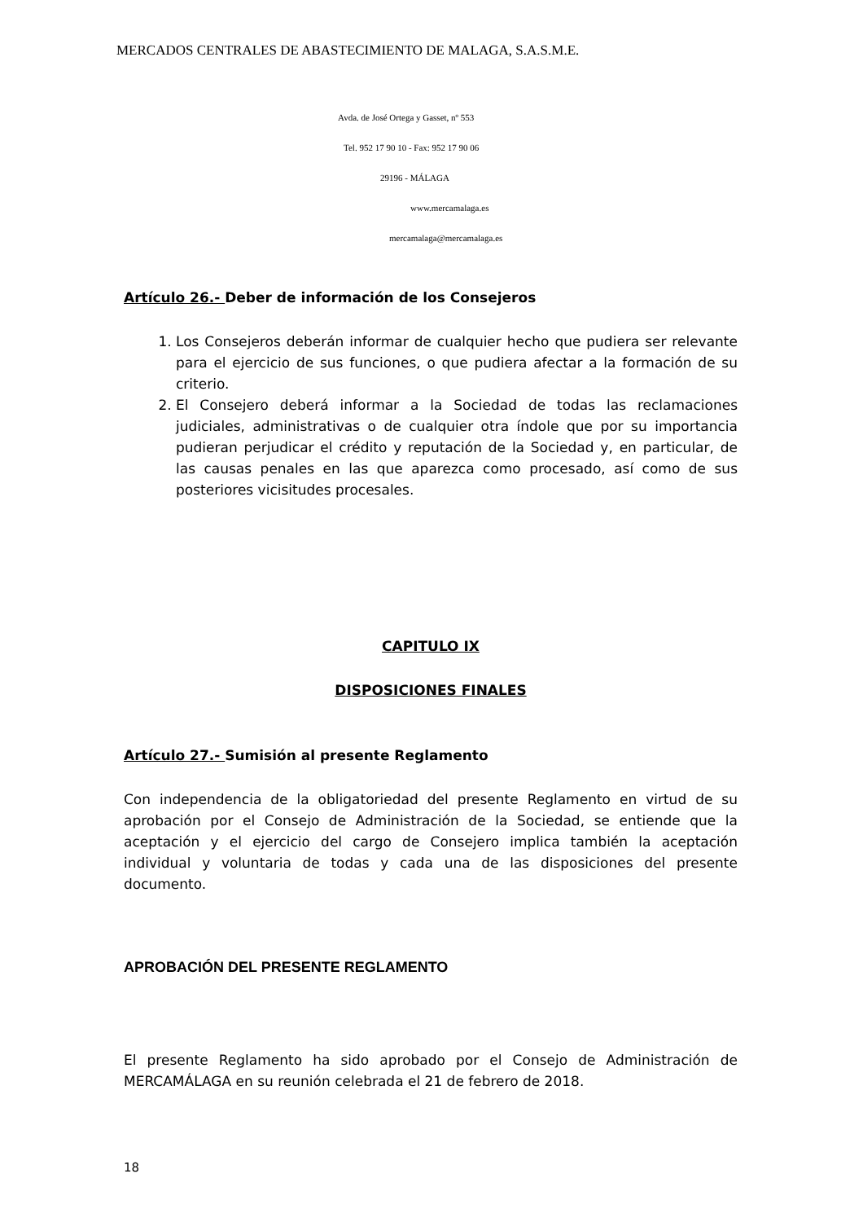MERCADOS CENTRALES DE ABASTECIMIENTO DE MALAGA, S.A.S.M.E.
Avda. de José Ortega y Gasset, nº 553
Tel. 952 17 90 10 - Fax: 952 17 90 06
29196 - MÁLAGA
www.mercamalaga.es
mercamalaga@mercamalaga.es
Artículo 26.- Deber de información de los Consejeros
1. Los Consejeros deberán informar de cualquier hecho que pudiera ser relevante para el ejercicio de sus funciones, o que pudiera afectar a la formación de su criterio.
2. El Consejero deberá informar a la Sociedad de todas las reclamaciones judiciales, administrativas o de cualquier otra índole que por su importancia pudieran perjudicar el crédito y reputación de la Sociedad y, en particular, de las causas penales en las que aparezca como procesado, así como de sus posteriores vicisitudes procesales.
CAPITULO IX
DISPOSICIONES FINALES
Artículo 27.- Sumisión al presente Reglamento
Con independencia de la obligatoriedad del presente Reglamento en virtud de su aprobación por el Consejo de Administración de la Sociedad, se entiende que la aceptación y el ejercicio del cargo de Consejero implica también la aceptación individual y voluntaria de todas y cada una de las disposiciones del presente documento.
APROBACIÓN DEL PRESENTE REGLAMENTO
El presente Reglamento ha sido aprobado por el Consejo de Administración de MERCAMÁLAGA en su reunión celebrada el 21 de febrero de 2018.
18